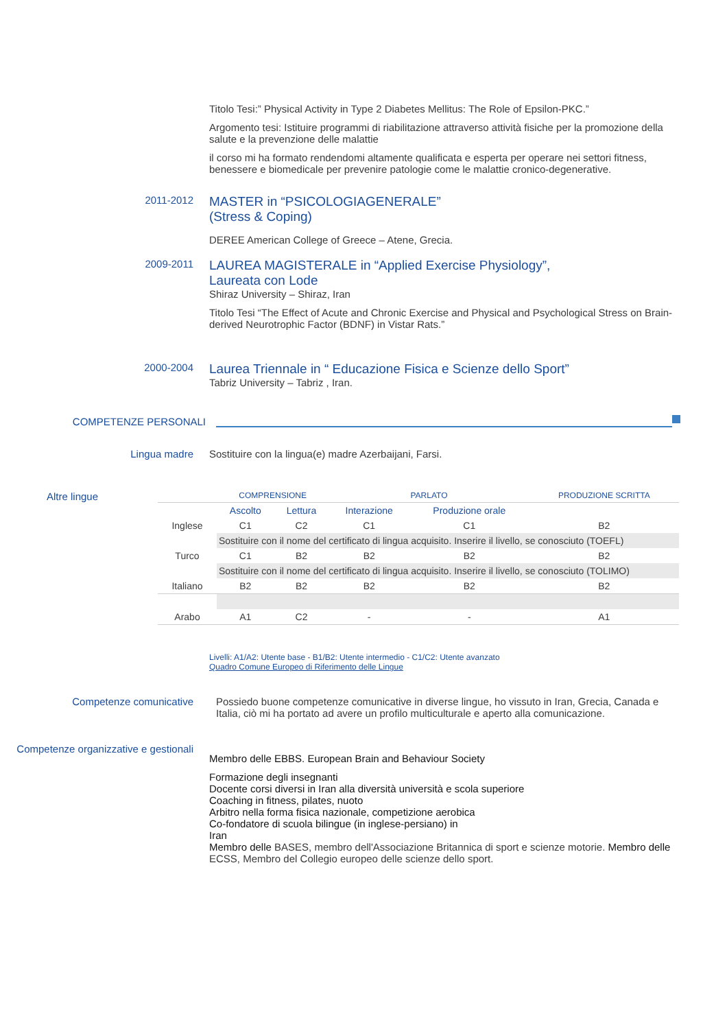Titolo Tesi:” Physical Activity in Type 2 Diabetes Mellitus: The Role of Epsilon-PKC.”
Argomento tesi: Istituire programmi di riabilitazione attraverso attività fisiche per la promozione della salute e la prevenzione delle malattie
il corso mi ha formato rendendomi altamente qualificata e esperta per operare nei settori fitness, benessere e biomedicale per prevenire patologie come le malattie cronico-degenerative.
2011-2012
MASTER in “PSICOLOGIAGENERALE”
(Stress & Coping)
DEREE American College of Greece – Atene, Grecia.
2009-2011
LAUREA MAGISTERALE in “Applied Exercise Physiology”,
Laureata con Lode
Shiraz University – Shiraz, Iran
Titolo Tesi “The Effect of Acute and Chronic Exercise and Physical and Psychological Stress on Brain-derived Neurotrophic Factor (BDNF) in Vistar Rats.”
2000-2004
Laurea Triennale in “ Educazione Fisica e Scienze dello Sport”
Tabriz University – Tabriz , Iran.
COMPETENZE PERSONALI
Lingua madre Sostituire con la lingua(e) madre Azerbaijani, Farsi.
Altre lingue
| | COMPRENSIONE | | PARLATO | | PRODUZIONE SCRITTA |
| | Ascolto | Lettura | Interazione | Produzione orale | |
| Inglese | C1 | C2 | C1 | C1 | B2 |
| | Sostituire con il nome del certificato di lingua acquisito. Inserire il livello, se conosciuto (TOEFL) | | | | |
| Turco | C1 | B2 | B2 | B2 | B2 |
| | Sostituire con il nome del certificato di lingua acquisito. Inserire il livello, se conosciuto (TOLIMO) | | | | |
| Italiano | B2 | B2 | B2 | B2 | B2 |
| Arabo | A1 | C2 | - | - | A1 |
Livelli: A1/A2: Utente base - B1/B2: Utente intermedio - C1/C2: Utente avanzato
Quadro Comune Europeo di Riferimento delle Lingue
Competenze comunicative Possiedo buone competenze comunicative in diverse lingue, ho vissuto in Iran, Grecia, Canada e Italia, ciò mi ha portato ad avere un profilo multiculturale e aperto alla comunicazione.
Competenze organizzative e gestionali
Membro delle EBBS. European Brain and Behaviour Society
Formazione degli insegnanti
Docente corsi diversi in Iran alla diversità università e scola superiore
Coaching in fitness, pilates, nuoto
Arbitro nella forma fisica nazionale, competizione aerobica
Co-fondatore di scuola bilingue (in inglese-persiano) in
Iran
Membro delle BASES, membro dell'Associazione Britannica di sport e scienze motorie. Membro delle ECSS, Membro del Collegio europeo delle scienze dello sport.